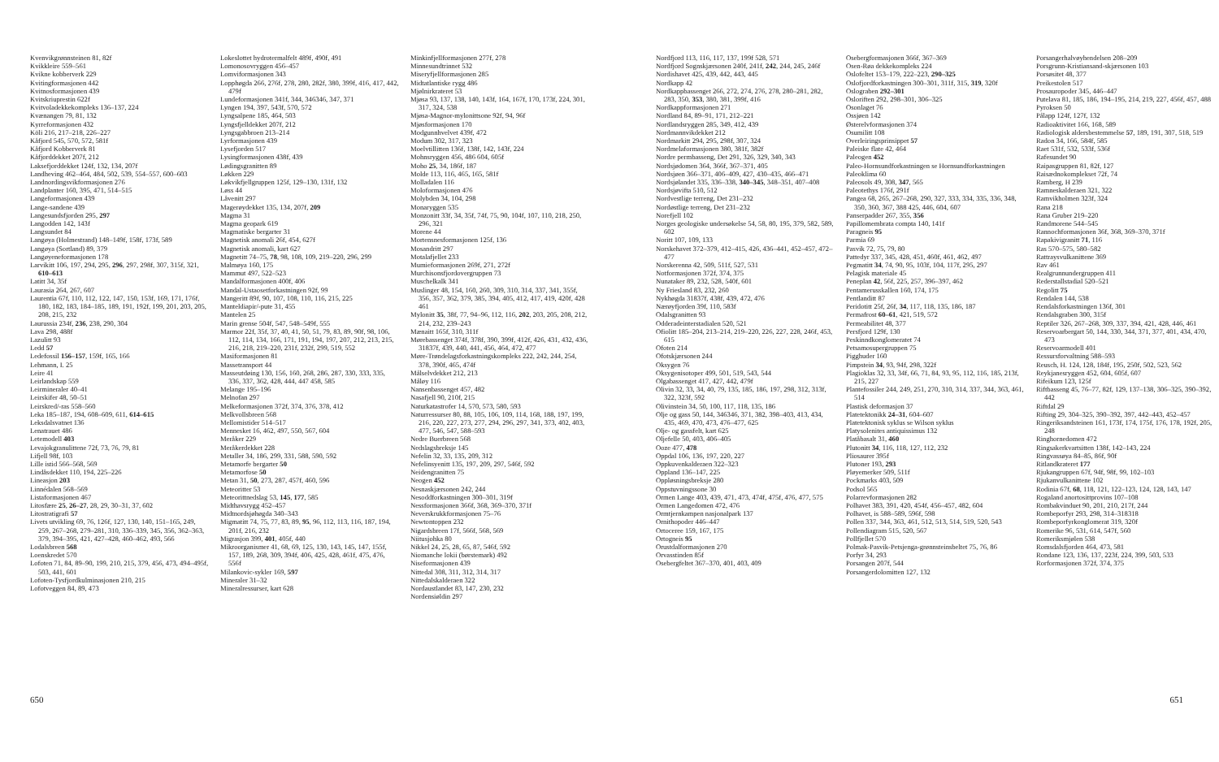Kvenvikgrønnsteinen 81, 82f
Kvikkleire 559–561
Kvikne kobberverk 229
Kvitingformasjonen 442
Kvitnosformasjonen 439
Kvitskriuprestin 622f
Kvitvoladekkekompleks 136–137, 224
Kvænangen 79, 81, 132
Kyrreformasjonen 432
Köli 216, 217–218, 226–227
Kåfjord 545, 570, 572, 581f
Kåfjord Kobberverk 81
Kåfjorddekket 207f, 212
Laksefjorddekket 124f, 132, 134, 207f
Landheving 462–464, 484, 502, 539, 554–557, 600–603
Landnordingsvikformasjonen 276
Landplanter 160, 395, 471, 514–515
Langeformasjonen 439
Lange-sandene 439
Langesundsfjorden 295, 297
Langodden 142, 143f
Langsundet 84
Langøya (Holmestrand) 148–149f, 158f, 173f, 589
Langøya (Sortland) 89, 379
Langøyeneformasjonen 178
Larvikitt 106, 197, 294, 295, 296, 297, 298f, 307, 315f, 321, 610–613
Latitt 34, 35f
Laurasia 264, 267, 607
Laurentia 67f, 110, 112, 122, 147, 150, 153f, 169, 171, 176f, 180, 182, 183, 184–185, 189, 191, 192f, 199, 201, 203, 205, 208, 215, 232
Laurussia 234f, 236, 238, 290, 304
Lava 298, 488f
Lazulitt 93
Ledd 57
Ledefossil 156–157, 159f, 165, 166
Lehmann, I. 25
Leire 41
Leirlandskap 559
Leirmineraler 40–41
Leirskifer 48, 50–51
Leirskred/-ras 558–560
Leka 185–187, 194, 608–609, 611, 614–615
Leksdalsvatnet 136
Lenatrauet 486
Letemodell 403
Levajokgranulittene 72f, 73, 76, 79, 81
Lifjell 98f, 103
Lille istid 566–568, 569
Lindåsdekket 110, 194, 225–226
Lineasjon 203
Linnédalen 568–569
Listaformasjonen 467
Litosfære 25, 26–27, 28, 29, 30–31, 37, 602
Litostratigrafi 57
Livets utvikling 69, 76, 126f, 127, 130, 140, 151–165, 249, 259, 267–268, 279–281, 310, 336–339, 345, 356, 362–363, 379, 394–395, 421, 427–428, 460–462, 493, 566
Lodalsbreen 568
Loenskredet 570
Lofoten 71, 84, 89–90, 199, 210, 215, 379, 456, 473, 494–495f, 503, 441, 601
Lofoten-Tysfjordkulminasjonen 210, 215
Lofotveggen 84, 89, 473
Lokeslottet hydrotermalfelt 489f, 490f, 491
Lomonosovryggen 456–457
Lomviformasjonen 343
Lopphøgda 266, 276f, 278, 280, 282f, 380, 399f, 416, 417, 442, 479f
Lundeformasjonen 341f, 344, 346346, 347, 371
Lyngen 194, 397, 543f, 570, 572
Lyngsalpene 185, 464, 503
Lyngsfjelldekket 207f, 212
Lyngsgabbroen 213–214
Lyrformasjonen 439
Lysefjorden 517
Lysingformasjonen 438f, 439
Lødingsgranitten 89
Løkken 229
Løkvikfjellgruppen 125f, 129–130, 131f, 132
Løss 44
Låvenitt 297
Magerøydekket 135, 134, 207f, 209
Magma 31
Magma geopark 619
Magmatiske bergarter 31
Magnetisk anomali 26f, 454, 627f
Magnetisk anomali, kart 627
Magnetitt 74–75, 78, 98, 108, 109, 219–220, 296, 299
Malmøya 160, 175
Mammut 497, 522–523
Mandalformasjonen 400f, 406
Mandal-Ustaosetforkastningen 92f, 99
Mangeritt 89f, 90, 107, 108, 110, 116, 215, 225
Manteldiapir/-pute 31, 455
Mantelen 25
Marin grense 504f, 547, 548–549f, 555
Marmor 22f, 35f, 37, 40, 41, 50, 51, 79, 83, 89, 90f, 98, 106, 112, 114, 134, 166, 171, 191, 194, 197, 207, 212, 213, 215, 216, 218, 219–220, 231f, 232f, 299, 519, 552
Masiformasjonen 81
Massetransport 44
Masseutdøing 130, 156, 160, 268, 286, 287, 330, 333, 335, 336, 337, 362, 428, 444, 447 458, 585
Melange 195–196
Melnofan 297
Melkeformasjonen 372f, 374, 376, 378, 412
Melkvollsbreen 568
Mellomistider 514–517
Mennesket 16, 462, 497, 550, 567, 604
Meråker 229
Meråkerdekket 228
Metaller 34, 186, 299, 331, 588, 590, 592
Metamorfe bergarter 50
Metamorfose 50
Metan 31, 50, 273, 287, 457f, 460, 596
Meteoritter 53
Meteorittnedslag 53, 145, 177, 585
Midthavsrygg 452–457
Midtnordsjøhøgda 340–343
Migmatitt 74, 75, 77, 83, 89, 95, 96, 112, 113, 116, 187, 194, 201f, 216, 232
Migrasjon 399, 401, 405f, 440
Mikroorganismer 41, 68, 69, 125, 130, 143, 145, 147, 155f, 157, 189, 268, 309, 394f, 406, 425, 428, 461f, 475, 476, 556f
Milankovic-sykler 169, 597
Mineraler 31–32
Mineralressurser, kart 628
Minkinfjellformasjonen 277f, 278
Minnesundtrinnet 532
Miseryfjellformasjonen 285
Midtatlantiske rygg 486
Mjølnirkrateret 53
Mjøsa 93, 137, 138, 140, 143f, 164, 167f, 170, 173f, 224, 301, 317, 324, 538
Mjøsa-Magnor-mylonittsone 92f, 94, 96f
Mjøsformasjonen 170
Modgunnhvelvet 439f, 472
Modum 302, 317, 323
Moelvtillitten 136f, 138f, 142, 143f, 224
Mohnsryggen 456, 486 604, 605f
Moho 25, 34, 186f, 187
Molde 113, 116, 465, 165, 581f
Molladalen 116
Moloformasjonen 476
Molybden 34, 104, 298
Monaryggen 535
Monzonitt 33f, 34, 35f, 74f, 75, 90, 104f, 107, 110, 218, 250, 296, 321
Morene 44
Mortensnesformasjonen 125f, 136
Mosandritt 297
Motalafjellet 233
Mumieformasjonen 269f, 271, 272f
Murchisonsfjordovergruppen 73
Muschelkalk 341
Muslinger 48, 154, 160, 260, 309, 310, 314, 337, 341, 355f, 356, 357, 362, 379, 385, 394, 405, 412, 417, 419, 420f, 428 461
Mylonitt 35, 38f, 77, 94–96, 112, 116, 202, 203, 205, 208, 212, 214, 232, 239–243
Mænaitt 165f, 310, 311f
Mørebassenget 374f, 378f, 390, 399f, 412f, 426, 431, 432, 436, 31837f, 439, 440, 441, 456, 464, 472, 477
Møre-Trøndelagsforkastningskompleks 222, 242, 244, 254, 378, 390f, 465, 474f
Målselvdekket 212, 213
Måløy 116
Nansenbassenget 457, 482
Nasafjell 90, 210f, 215
Naturkatastrofer 14, 570, 573, 580, 593
Naturressurser 80, 88, 105, 106, 109, 114, 168, 188, 197, 199, 216, 220, 227, 273, 277, 294, 296, 297, 341, 373, 402, 403, 477, 546, 547, 588–593
Nedre Buerbreen 568
Nedslagsbreksje 145
Nefelin 32, 33, 135, 209, 312
Nefelinsyenitt 135, 197, 209, 297, 546f, 592
Neidengranitten 75
Neogen 452
Nesnaskjærsonen 242, 244
Nesoddforkastningen 300–301, 319f
Nessformasjonen 366f, 368, 369–370, 371f
Neverskrukkformasjonen 75–76
Newtontoppen 232
Nigardsbreen 17f, 566f, 568, 569
Niitusjohka 80
Nikkel 24, 25, 28, 65, 87, 546f, 592
Niomanche lokii (børstemark) 492
Niseformasjonen 439
Nittedal 308, 311, 312, 314, 317
Nittedalskalderaen 322
Nordaustlandet 83, 147, 230, 232
Nordensiøldin 297
650
Nordfjord 113, 116, 117, 137, 199f 528, 571
Nordfjord Sognskjærsonen 240f, 241f, 242, 244, 245, 246f
Nordishavet 425, 439, 442, 443, 445
Nordkapp 42
Nordkappbassenget 266, 272, 274, 276, 278, 280–281, 282, 283, 350, 353, 380, 381, 399f, 416
Nordkappformasjonen 271
Nordland 84, 89–91, 171, 212–221
Nordlandsryggen 285, 349, 412, 439
Nordmannvikdekket 212
Nordmarkitt 294, 295, 298f, 307, 324
Nordmelaformasjonen 380, 381f, 382f
Nordre permbasseng, Det 291, 326, 329, 340, 343
Nordsjødomen 364, 366f, 367–371, 405
Nordsjøen 366–371, 406–409, 427, 430–435, 466–471
Nordsjølandet 335, 336–338, 340–345, 348–351, 407–408
Nordsjøvifta 510, 512
Nordvestlige terreng, Det 231–232
Nordøstlige terreng, Det 231–232
Norefjell 102
Norges geologiske undersøkelse 54, 58, 80, 195, 379, 582, 589, 602
Noritt 107, 109, 133
Norskehavet 372–379, 412–415, 426, 436–441, 452–457, 472–477
Norskerenna 42, 509, 511f, 527, 531
Notformasjonen 372f, 374, 375
Nunataker 89, 232, 528, 540f, 601
Ny Friesland 83, 232, 260
Nykhøgda 31837f, 438f, 439, 472, 476
Nærøyfjorden 39f, 110, 583f
Odalsgranitten 93
Odderadeinterstadialen 520, 521
Ofiolitt 185–204, 213–214, 219–220, 226, 227, 228, 246f, 453, 615
Ofoten 214
Ofotskjærsonen 244
Oksygen 76
Oksygenisotoper 499, 501, 519, 543, 544
Olgabassenget 417, 427, 442, 479f
Olivin 32, 33, 34, 40, 79, 135, 185, 186, 197, 298, 312, 313f, 322, 323f, 592
Olivinstein 34, 50, 100, 117, 118, 135, 186
Olje og gass 50, 144, 346346, 371, 382, 398–403, 413, 434, 435, 469, 470, 473, 476–477, 625
Olje- og gassfelt, kart 625
Oljefelle 50, 403, 406–405
Ooze 477, 478
Oppdal 106, 136, 197, 220, 227
Oppkuvenkalderaen 322–323
Oppland 136–147, 225
Oppløsningsbreksje 280
Oppstuvningssone 30
Ormen Lange 403, 439, 471, 473, 474f, 475f, 476, 477, 575
Ormen Langedomen 472, 476
Ormtjernkampen nasjonalpark 137
Ornithopoder 446–447
Ortoceree 159, 167, 175
Ortogneis 95
Orustdalformasjonen 270
Orvasstinden 85f
Osebergfeltet 367–370, 401, 403, 409
Osebergformasjonen 366f, 367–369
Osen-Røa dekkekompleks 224
Oslofeltet 153–179, 222–223, 290–325
Oslofjordforkastningen 300–301, 311f, 315, 319, 320f
Oslograben 292–301
Osloriften 292, 298–301, 306–325
Osonlaget 76
Ossjøen 142
Østerelvformasjonen 374
Osumilitt 108
Overleiringsprinsippet 57
Paleiske flate 42, 464
Paleogen 452
Paleo-Hornsundforkastningen se Hornsundforkastningen
Paleoklima 60
Paleosols 49, 308, 347, 565
Paleotethys 176f, 291f
Pangea 68, 265, 267–268, 290, 327, 333, 334, 335, 336, 348, 350, 360, 367, 388 425, 446, 604, 607
Panserpadder 267, 355, 356
Papillomembrata compta 140, 141f
Paragneis 95
Parmia 69
Pasvik 72, 75, 79, 80
Pattedyr 337, 345, 428, 451, 460f, 461, 462, 497
Pegmatitt 34, 74, 90, 95, 103f, 104, 117f, 295, 297
Pelagisk materiale 45
Peneplan 42, 56f, 225, 257, 396–397, 462
Pentamerusskallen 160, 174, 175
Pentlanditt 87
Peridotitt 25f, 26f, 34, 117, 118, 135, 186, 187
Permafrost 60–61, 421, 519, 572
Permeabilitet 48, 377
Persfjord 129f, 130
Peskinndkonglomeratet 74
Petsamosupergruppen 75
Pigghuder 160
Pimpstein 34, 93, 94f, 298, 322f
Plagioklas 32, 33, 34f, 66, 71, 84, 93, 95, 112, 116, 185, 213f, 215, 227
Plantefossiler 244, 249, 251, 270, 310, 314, 337, 344, 363, 461, 514
Plastisk deformasjon 37
Platetektonikk 24–31, 604–607
Platetektonisk syklus se Wilson syklus
Platysolenites antiquissimus 132
Platåbasalt 31, 460
Plutonitt 34, 116, 118, 127, 112, 232
Pliosaurer 395f
Plutoner 193, 293
Pløyemerker 509, 511f
Pockmarks 403, 509
Podsol 565
Polarrevformasjonen 282
Polhavet 383, 391, 420, 454f, 456–457, 482, 604
Polhavet, is 588–589, 596f, 598
Pollen 337, 344, 363, 461, 512, 513, 514, 519, 520, 543
Pollendiagram 515, 520, 567
Pollfjellet 570
Polmak-Pasvik-Petsjenga-grønnsteinsbeltet 75, 76, 86
Porfyr 34, 293
Porsangen 207f, 544
Porsangerdolomitten 127, 132
Porsangerhalvøyhendelsen 208–209
Porsgrunn-Kristiansand-skjærsonen 103
Porsøsitet 48, 377
Preikestolen 517
Prosauropoder 345, 446–447
Putelava 81, 185, 186, 194–195, 214, 219, 227, 456f, 457, 488
Pyroksen 50
Pålapp 124f, 127f, 132
Radioaktivitet 166, 168, 589
Radiologisk aldersbestemmelse 57, 189, 191, 307, 518, 519
Radon 34, 166, 584f, 585
Raet 531f, 532, 533f, 536f
Rafesundet 90
Raipasgruppen 81, 82f, 127
Raisædnokomplekset 72f, 74
Ramberg, H 239
Ramneskalderaen 321, 322
Ramvikholmen 323f, 324
Rana 218
Rana Gruber 219–220
Randmorene 544–545
Rannochformasjonen 36f, 368, 369–370, 371f
Rapakivigranitt 71, 116
Ras 570–575, 580–582
Rattraysvulkanittene 369
Rav 461
Realgrunnundergruppen 411
Rederstallstadial 520–521
Regolitt 75
Rendalen 144, 538
Rendalsforkastningen 136f, 301
Rendalsgraben 300, 315f
Reptiler 326, 267–268, 309, 337, 394, 421, 428, 446, 461
Reservoarbergart 50, 144, 330, 344, 371, 377, 401, 434, 470, 473
Reservoarmodell 401
Ressursforvaltning 588–593
Reusch, H. 124, 128, 184f, 195, 250f, 502, 523, 562
Reykjanesryggen 452, 604, 605f, 607
Rifeikum 123, 125f
Riftbasseng 45, 76–77, 82f, 129, 137–138, 306–325, 390–392, 442
Riftdal 29
Rifting 29, 304–325, 390–392, 397, 442–443, 452–457
Ringeriksandsteinen 161, 173f, 174, 175f, 176, 178, 192f, 205, 248
Ringhornedomen 472
Ringsakerkvartsitten 138f, 142–143, 224
Ringvassøya 84–85, 86f, 90f
Ritlandkrateret 177
Rjukangruppen 67f, 94f, 98f, 99, 102–103
Rjukanvulkanittene 102
Rodinia 67f, 68, 118, 121, 122–123, 124, 128, 143, 147
Rogaland anortosittprovins 107–108
Rombakvinduet 90, 201, 210, 217f, 244
Rombeporfyr 293, 298, 314–318318
Rombeporfyrkonglomerat 319, 320f
Romerike 96, 531, 614, 547f, 560
Romeriksmjølen 538
Romsdalsfjorden 464, 473, 581
Rondane 123, 136, 137, 223f, 224, 399, 503, 533
Rorformasjonen 372f, 374, 375
651